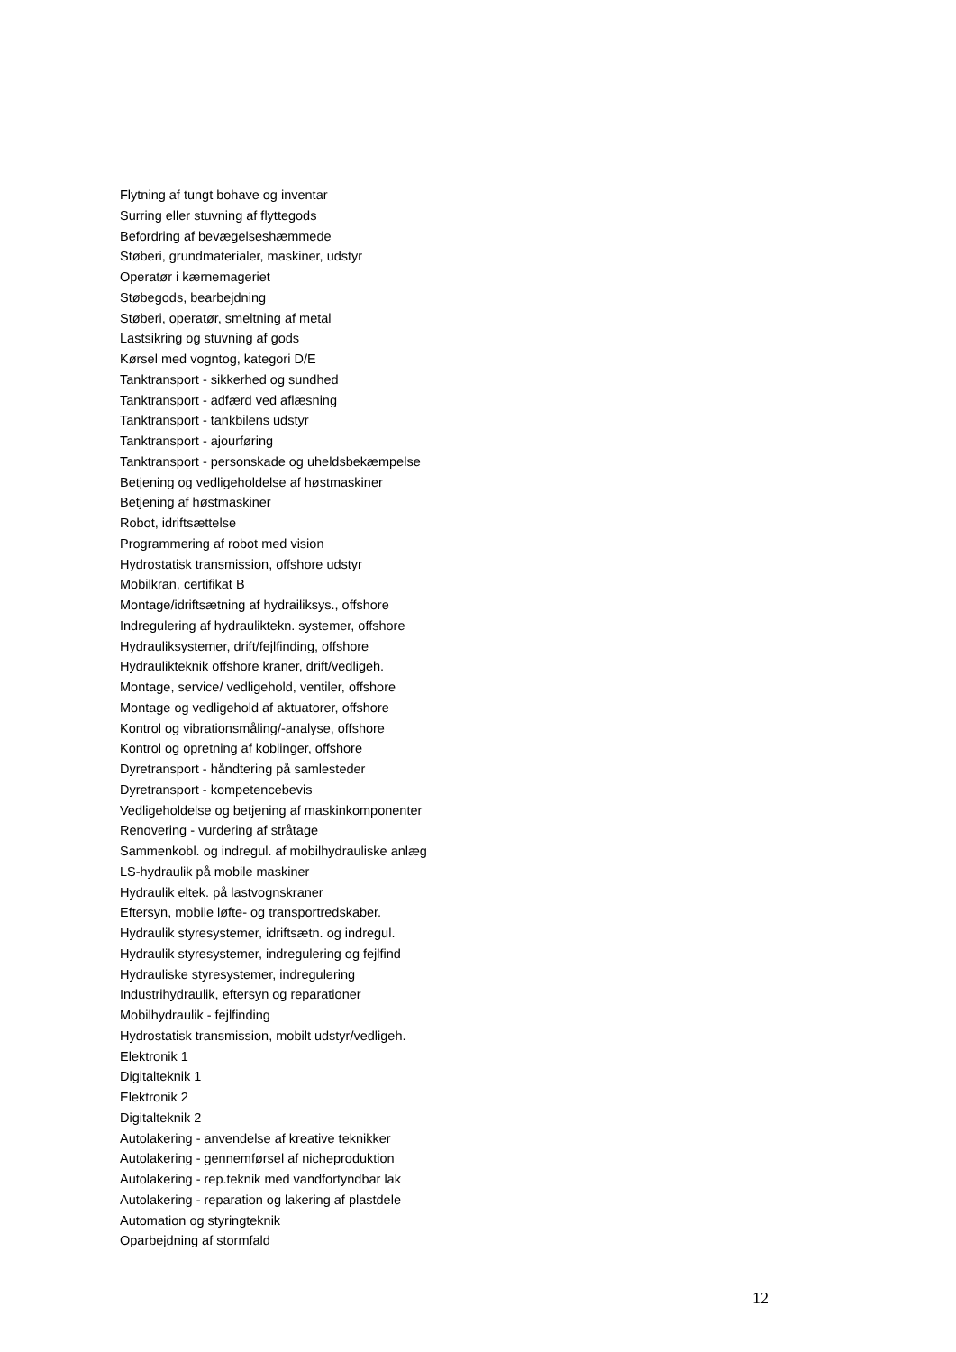Flytning af tungt bohave og inventar
Surring eller stuvning af flyttegods
Befordring af bevægelseshæmmede
Støberi, grundmaterialer, maskiner, udstyr
Operatør i kærnemageriet
Støbegods, bearbejdning
Støberi, operatør, smeltning af metal
Lastsikring og stuvning af gods
Kørsel med vogntog, kategori D/E
Tanktransport - sikkerhed og sundhed
Tanktransport - adfærd ved aflæsning
Tanktransport - tankbilens udstyr
Tanktransport - ajourføring
Tanktransport - personskade og uheldsbekæmpelse
Betjening og vedligeholdelse af høstmaskiner
Betjening af høstmaskiner
Robot, idriftsættelse
Programmering af robot med vision
Hydrostatisk transmission, offshore udstyr
Mobilkran, certifikat B
Montage/idriftsætning af hydrailiksys., offshore
Indregulering af hydrauliktekn. systemer, offshore
Hydrauliksystemer, drift/fejlfinding, offshore
Hydraulikteknik offshore kraner, drift/vedligeh.
Montage, service/ vedligehold, ventiler, offshore
Montage og vedligehold af aktuatorer, offshore
Kontrol og vibrationsmåling/-analyse, offshore
Kontrol og opretning af koblinger, offshore
Dyretransport - håndtering på samlesteder
Dyretransport - kompetencebevis
Vedligeholdelse og betjening af maskinkomponenter
Renovering - vurdering af stråtage
Sammenkobl. og indregul. af mobilhydrauliske anlæg
LS-hydraulik på mobile maskiner
Hydraulik eltek. på lastvognskraner
Eftersyn, mobile løfte- og transportredskaber.
Hydraulik styresystemer, idriftsætn. og indregul.
Hydraulik styresystemer, indregulering og fejlfind
Hydrauliske styresystemer, indregulering
Industrihydraulik, eftersyn og reparationer
Mobilhydraulik - fejlfinding
Hydrostatisk transmission, mobilt udstyr/vedligeh.
Elektronik 1
Digitalteknik 1
Elektronik 2
Digitalteknik 2
Autolakering - anvendelse af kreative teknikker
Autolakering - gennemførsel af nicheproduktion
Autolakering - rep.teknik med vandfortyndbar lak
Autolakering - reparation og lakering af plastdele
Automation og styringteknik
Oparbejdning af stormfald
12